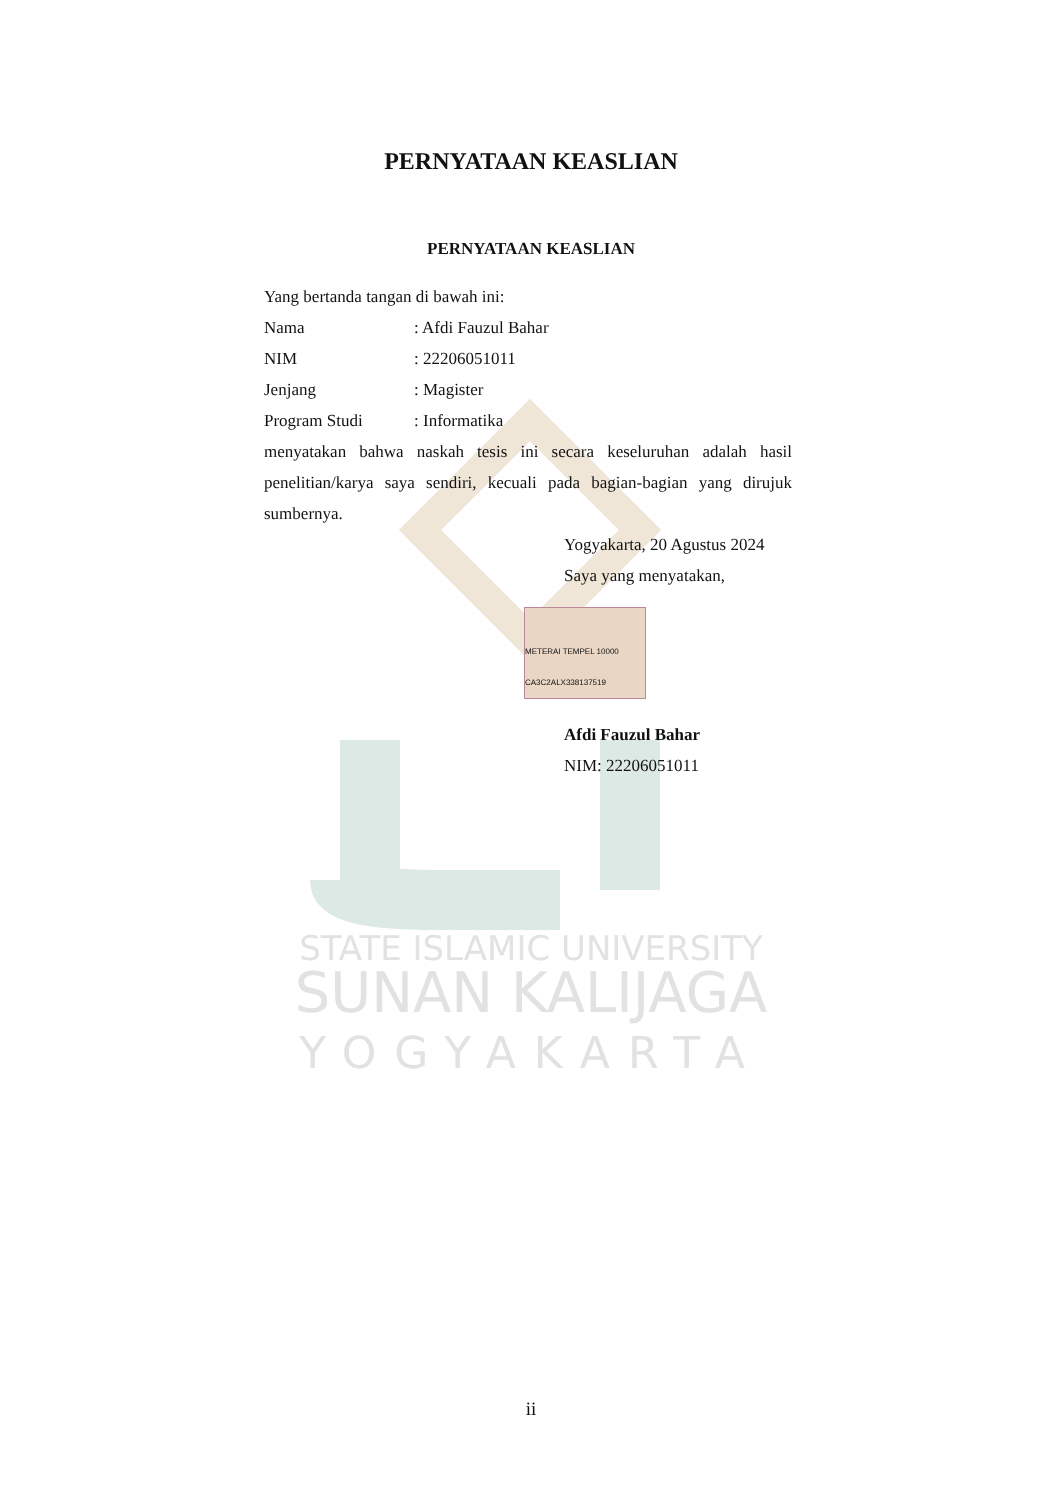STATE ISLAMIC UNIVERSITY
SUNAN KALIJAGA
YOGYAKARTA
PERNYATAAN KEASLIAN
PERNYATAAN KEASLIAN
Yang bertanda tangan di bawah ini:
Nama: Afdi Fauzul Bahar
NIM: 22206051011
Jenjang: Magister
Program Studi: Informatika
menyatakan bahwa naskah tesis ini secara keseluruhan adalah hasil penelitian/karya saya sendiri, kecuali pada bagian-bagian yang dirujuk sumbernya.
Yogyakarta, 20 Agustus 2024
Saya yang menyatakan,
METERAI TEMPEL 10000 CA3C2ALX338137519
Afdi Fauzul Bahar
NIM: 22206051011
ii